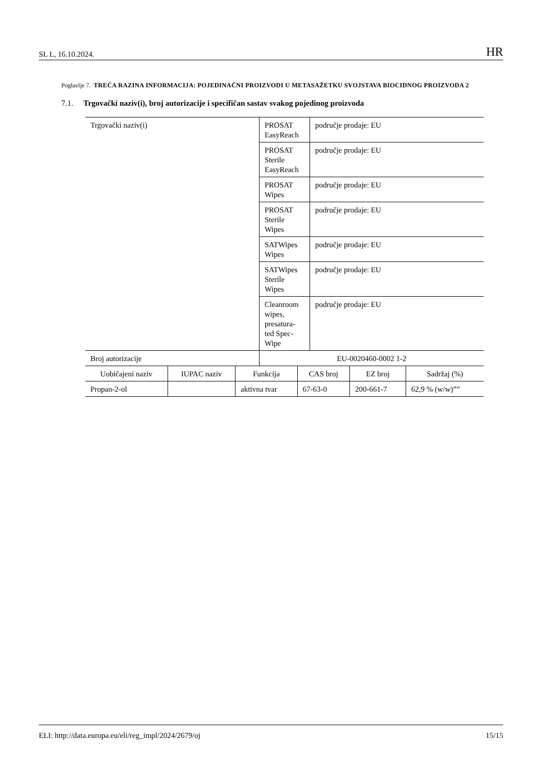SL L, 16.10.2024. HR
Poglavlje 7. TREĆA RAZINA INFORMACIJA: POJEDINAČNI PROIZVODI U METASAŽETKU SVOJSTAVA BIOCIDNOG PROIZVODA 2
7.1. Trgovački naziv(i), broj autorizacije i specifičan sastav svakog pojedinog proizvoda
| Trgovački naziv(i) | PROSAT EasyReach | područje prodaje: EU |
| | PROSAT Sterile EasyReach | područje prodaje: EU |
| | PROSAT Wipes | područje prodaje: EU |
| | PROSAT Sterile Wipes | područje prodaje: EU |
| | SATWipes Wipes | područje prodaje: EU |
| | SATWipes Sterile Wipes | područje prodaje: EU |
| | Cleanroom wipes, presatura-ted Spec-Wipe | područje prodaje: EU |
| Broj autorizacije | EU-0020460-0002 1-2 | |
| Uobičajeni naziv | IUPAC naziv | Funkcija | CAS broj | EZ broj | Sadržaj (%) |
| Propan-2-ol | | aktivna tvar | 67-63-0 | 200-661-7 | 62,9 % (w/w)”” |
ELI: http://data.europa.eu/eli/reg_impl/2024/2679/oj 15/15